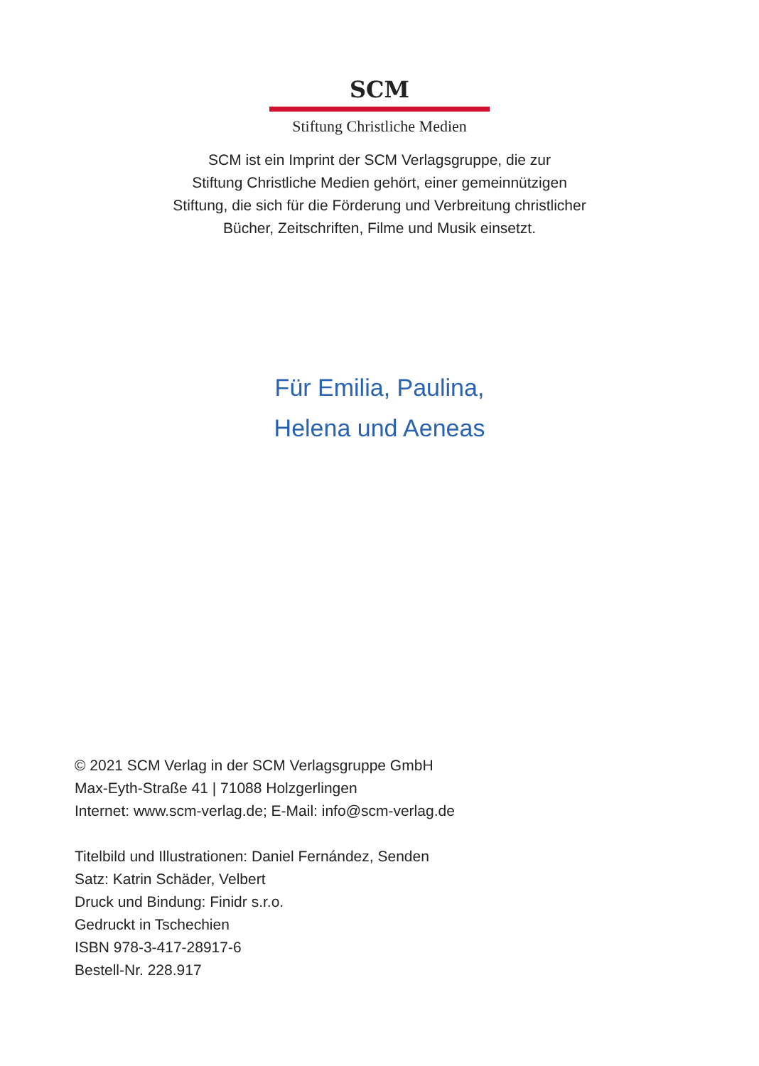SCM
Stiftung Christliche Medien
SCM ist ein Imprint der SCM Verlagsgruppe, die zur
Stiftung Christliche Medien gehört, einer gemeinnützigen
Stiftung, die sich für die Förderung und Verbreitung christlicher
Bücher, Zeitschriften, Filme und Musik einsetzt.
Für Emilia, Paulina,
Helena und Aeneas
© 2021 SCM Verlag in der SCM Verlagsgruppe GmbH
Max-Eyth-Straße 41 | 71088 Holzgerlingen
Internet: www.scm-verlag.de; E-Mail: info@scm-verlag.de
Titelbild und Illustrationen: Daniel Fernández, Senden
Satz: Katrin Schäder, Velbert
Druck und Bindung: Finidr s.r.o.
Gedruckt in Tschechien
ISBN 978-3-417-28917-6
Bestell-Nr. 228.917